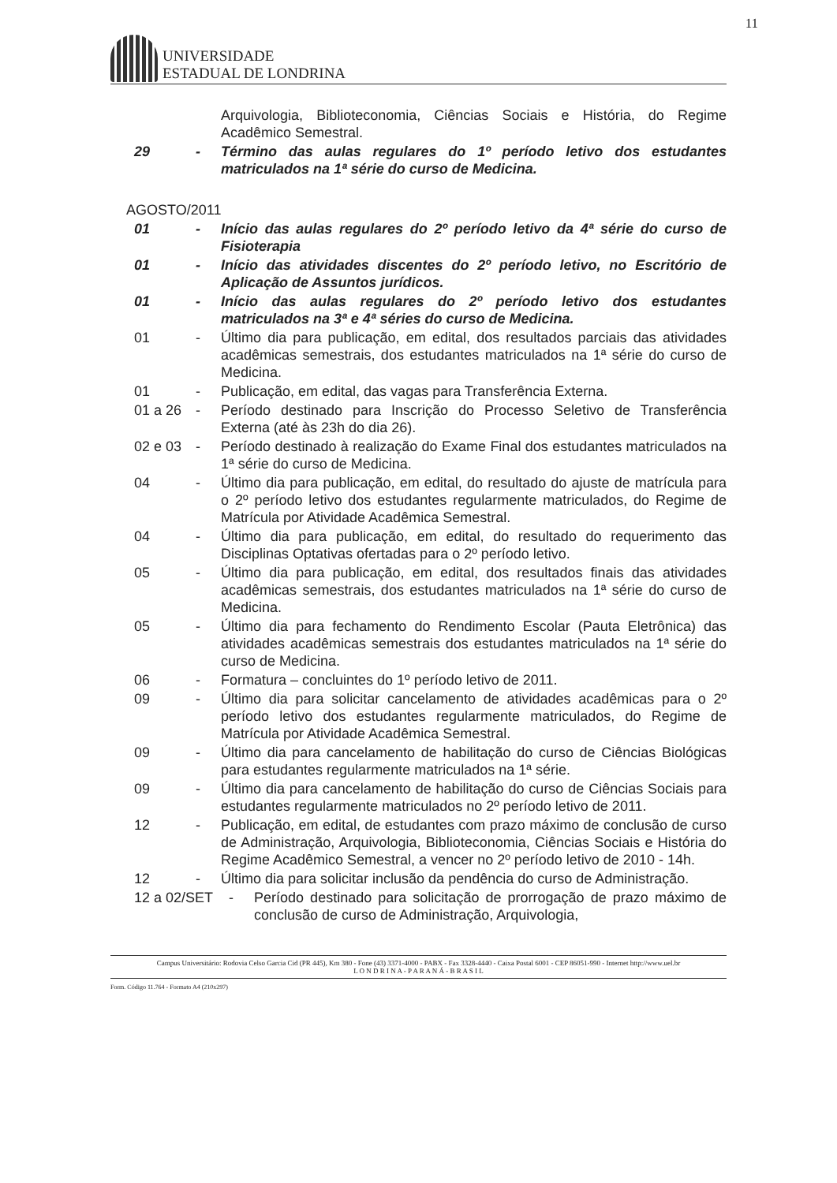11
UNIVERSIDADE
ESTADUAL DE LONDRINA
Arquivologia, Biblioteconomia, Ciências Sociais e História, do Regime Acadêmico Semestral.
29 - Término das aulas regulares do 1º período letivo dos estudantes matriculados na 1ª série do curso de Medicina.
AGOSTO/2011
01 - Início das aulas regulares do 2º período letivo da 4ª série do curso de Fisioterapia
01 - Início das atividades discentes do 2º período letivo, no Escritório de Aplicação de Assuntos jurídicos.
01 - Início das aulas regulares do 2º período letivo dos estudantes matriculados na 3ª e 4ª séries do curso de Medicina.
01 - Último dia para publicação, em edital, dos resultados parciais das atividades acadêmicas semestrais, dos estudantes matriculados na 1ª série do curso de Medicina.
01 - Publicação, em edital, das vagas para Transferência Externa.
01 a 26 - Período destinado para Inscrição do Processo Seletivo de Transferência Externa (até às 23h do dia 26).
02 e 03 - Período destinado à realização do Exame Final dos estudantes matriculados na 1ª série do curso de Medicina.
04 - Último dia para publicação, em edital, do resultado do ajuste de matrícula para o 2º período letivo dos estudantes regularmente matriculados, do Regime de Matrícula por Atividade Acadêmica Semestral.
04 - Último dia para publicação, em edital, do resultado do requerimento das Disciplinas Optativas ofertadas para o 2º período letivo.
05 - Último dia para publicação, em edital, dos resultados finais das atividades acadêmicas semestrais, dos estudantes matriculados na 1ª série do curso de Medicina.
05 - Último dia para fechamento do Rendimento Escolar (Pauta Eletrônica) das atividades acadêmicas semestrais dos estudantes matriculados na 1ª série do curso de Medicina.
06 - Formatura – concluintes do 1º período letivo de 2011.
09 - Último dia para solicitar cancelamento de atividades acadêmicas para o 2º período letivo dos estudantes regularmente matriculados, do Regime de Matrícula por Atividade Acadêmica Semestral.
09 - Último dia para cancelamento de habilitação do curso de Ciências Biológicas para estudantes regularmente matriculados na 1ª série.
09 - Último dia para cancelamento de habilitação do curso de Ciências Sociais para estudantes regularmente matriculados no 2º período letivo de 2011.
12 - Publicação, em edital, de estudantes com prazo máximo de conclusão de curso de Administração, Arquivologia, Biblioteconomia, Ciências Sociais e História do Regime Acadêmico Semestral, a vencer no 2º período letivo de 2010 - 14h.
12 - Último dia para solicitar inclusão da pendência do curso de Administração.
12 a 02/SET - Período destinado para solicitação de prorrogação de prazo máximo de conclusão de curso de Administração, Arquivologia,
Campus Universitário: Rodovia Celso Garcia Cid (PR 445), Km 380 - Fone (43) 3371-4000 - PABX - Fax 3328-4440 - Caixa Postal 6001 - CEP 86051-990 - Internet http://www.uel.br
L O N D R I N A - P A R A N Á - B R A S I L
Form. Código 11.764 - Formato A4 (210x297)